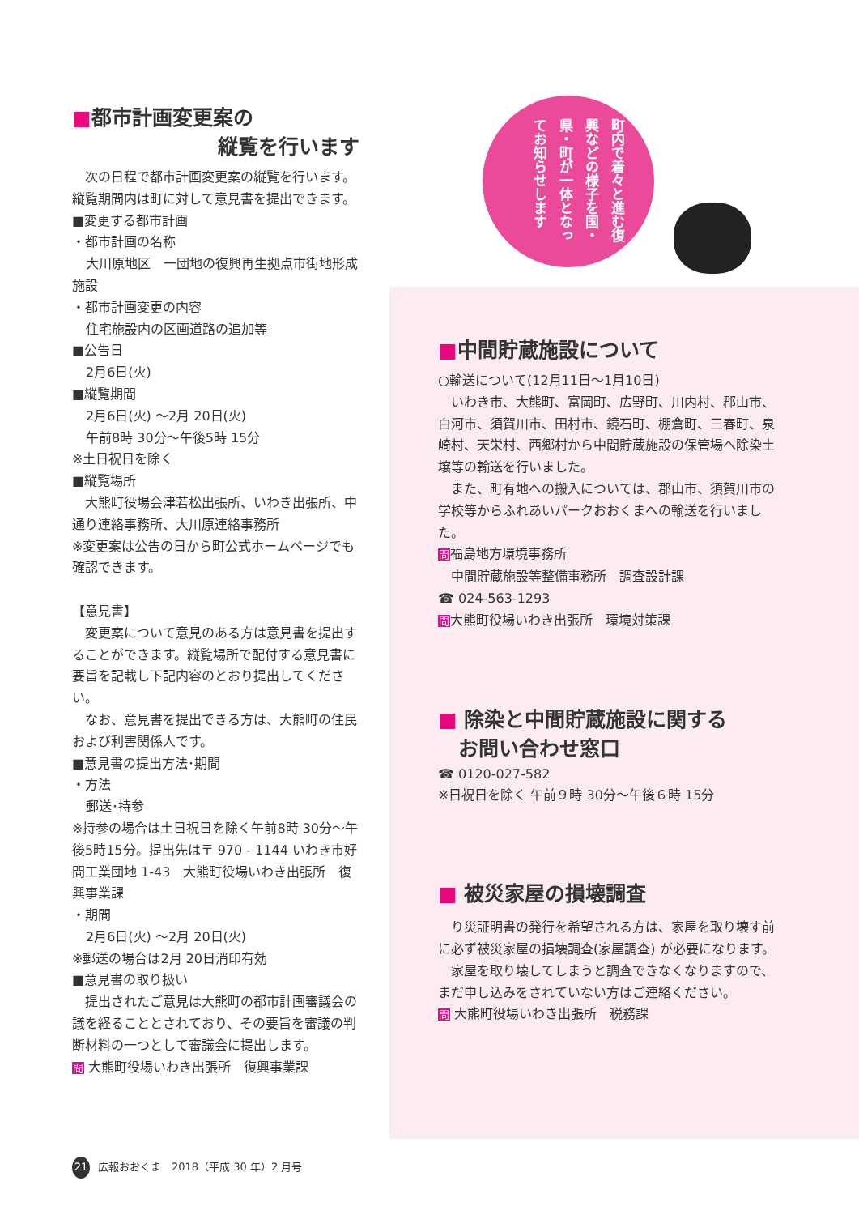町内で着々と進む復興などの様子を国・県・町が一体となってお知らせします
■都市計画変更案の
縦覧を行います
　次の日程で都市計画変更案の縦覧を行います。縦覧期間内は町に対して意見書を提出できます。
■変更する都市計画
・都市計画の名称
大川原地区　一団地の復興再生拠点市街地形成施設
・都市計画変更の内容
住宅施設内の区画道路の追加等
■公告日
2月6日(火)
■縦覧期間
2月6日(火) ～2月 20日(火)
午前8時 30分～午後5時 15分
※土日祝日を除く
■縦覧場所
　大熊町役場会津若松出張所、いわき出張所、中通り連絡事務所、大川原連絡事務所
※変更案は公告の日から町公式ホームページでも確認できます。
【意見書】
　変更案について意見のある方は意見書を提出することができます。縦覧場所で配付する意見書に要旨を記載し下記内容のとおり提出してください。
　なお、意見書を提出できる方は、大熊町の住民および利害関係人です。
■意見書の提出方法･期間
・方法
郵送･持参
※持参の場合は土日祝日を除く午前8時 30分～午後5時15分。提出先は〒 970 - 1144 いわき市好間工業団地 1-43　大熊町役場いわき出張所　復興事業課
・期間
2月6日(火) ～2月 20日(火)
※郵送の場合は2月 20日消印有効
■意見書の取り扱い
　提出されたご意見は大熊町の都市計画審議会の議を経ることとされており、その要旨を審議の判断材料の一つとして審議会に提出します。
問 大熊町役場いわき出張所　復興事業課
■中間貯蔵施設について
○輸送について(12月11日～1月10日)
　いわき市、大熊町、富岡町、広野町、川内村、郡山市、白河市、須賀川市、田村市、鏡石町、棚倉町、三春町、泉崎村、天栄村、西郷村から中間貯蔵施設の保管場へ除染土壌等の輸送を行いました。
　また、町有地への搬入については、郡山市、須賀川市の学校等からふれあいパークおおくまへの輸送を行いました。
問福島地方環境事務所
　中間貯蔵施設等整備事務所　調査設計課
☎ 024-563-1293
問大熊町役場いわき出張所　環境対策課
■ 除染と中間貯蔵施設に関する
　お問い合わせ窓口
☎ 0120-027-582
※日祝日を除く 午前９時 30分～午後６時 15分
■ 被災家屋の損壊調査
　り災証明書の発行を希望される方は、家屋を取り壊す前に必ず被災家屋の損壊調査(家屋調査) が必要になります。
　家屋を取り壊してしまうと調査できなくなりますので、まだ申し込みをされていない方はご連絡ください。
問 大熊町役場いわき出張所　税務課
21 広報おおくま　2018（平成 30 年）2 月号